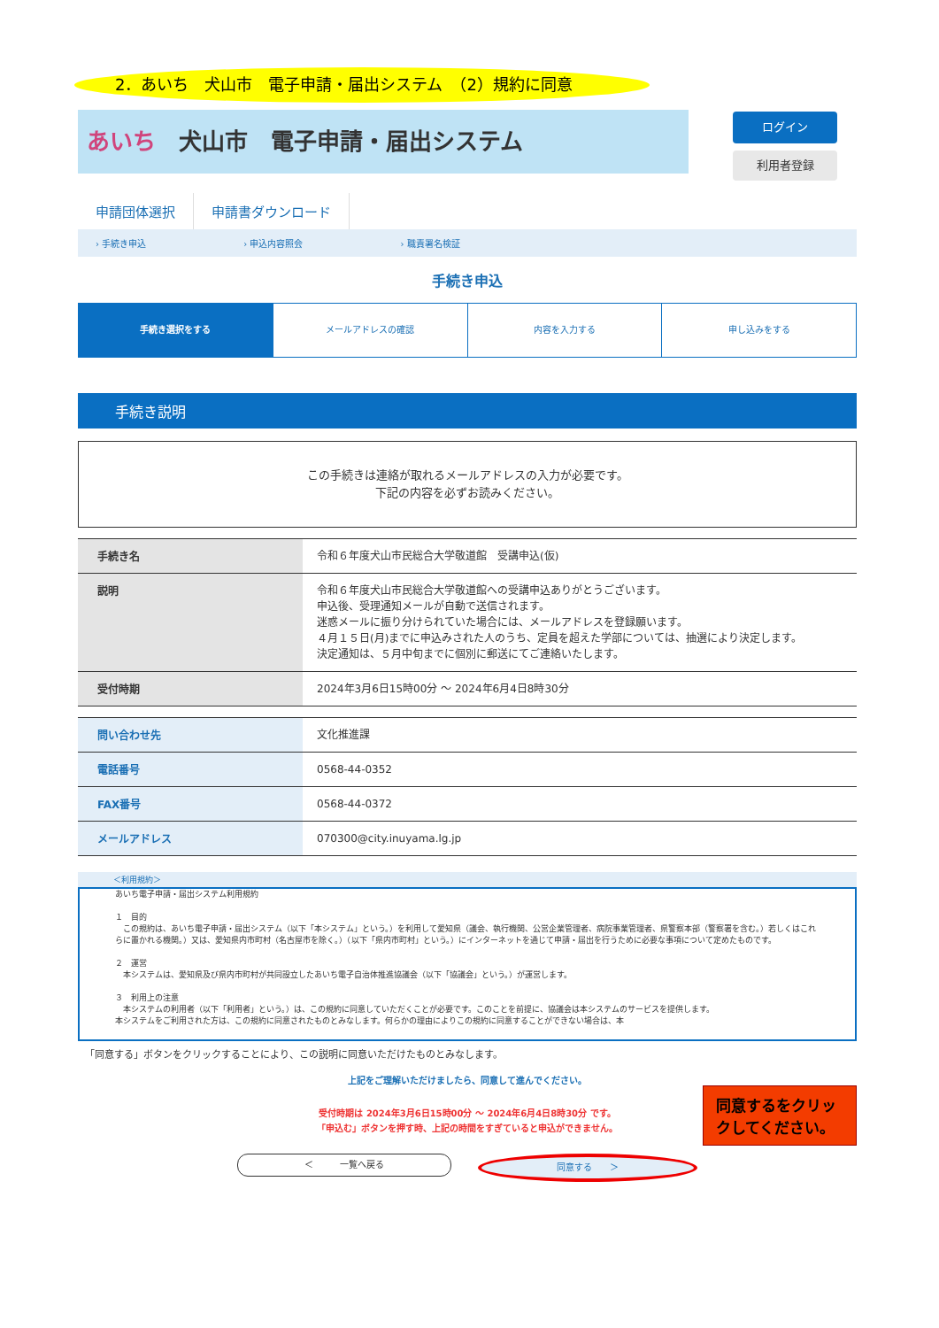2．あいち　犬山市　電子申請・届出システム　（2）規約に同意
あいち　犬山市　電子申請・届出システム
ログイン
利用者登録
申請団体選択 申請書ダウンロード
› 手続き申込 › 申込内容照会 › 職責署名検証
手続き申込
手続き選択をする メールアドレスの確認 内容を入力する 申し込みをする
手続き説明
この手続きは連絡が取れるメールアドレスの入力が必要です。
下記の内容を必ずお読みください。
| 手続き名 | 令和６年度犬山市民総合大学敬道館 受講申込(仮) |
| 説明 | 令和６年度犬山市民総合大学敬道館への受講申込ありがとうございます。 申込後、受理通知メールが自動で送信されます。 迷惑メールに振り分けられていた場合には、メールアドレスを登録願います。 ４月１５日(月)までに申込みされた人のうち、定員を超えた学部については、抽選により決定します。 決定通知は、５月中旬までに個別に郵送にてご連絡いたします。 |
| 受付時期 | 2024年3月6日15時00分 ～ 2024年6月4日8時30分 |
| 問い合わせ先 | 文化推進課 |
| 電話番号 | 0568-44-0352 |
| FAX番号 | 0568-44-0372 |
| メールアドレス | 070300@city.inuyama.lg.jp |
＜利用規約＞
あいち電子申請・届出システム利用規約
１　目的
　この規約は、あいち電子申請・届出システム（以下「本システム」という。）を利用して愛知県（議会、執行機関、公営企業管理者、病院事業管理者、県警察本部（警察署を含む。）若しくはこれらに置かれる機関。）又は、愛知県内市町村（名古屋市を除く。）（以下「県内市町村」という。）にインターネットを通じて申請・届出を行うために必要な事項について定めたものです。
２　運営
　本システムは、愛知県及び県内市町村が共同設立したあいち電子自治体推進協議会（以下「協議会」という。）が運営します。
３　利用上の注意
　本システムの利用者（以下「利用者」という。）は、この規約に同意していただくことが必要です。このことを前提に、協議会は本システムのサービスを提供します。
本システムをご利用された方は、この規約に同意されたものとみなします。何らかの理由によりこの規約に同意することができない場合は、本
「同意する」ボタンをクリックすることにより、この説明に同意いただけたものとみなします。
上記をご理解いただけましたら、同意して進んでください。
受付時期は 2024年3月6日15時00分 ～ 2024年6月4日8時30分 です。
「申込む」ボタンを押す時、上記の時間をすぎていると申込ができません。
＜　　　一覧へ戻る 同意する　　＞
同意するをクリックしてください。